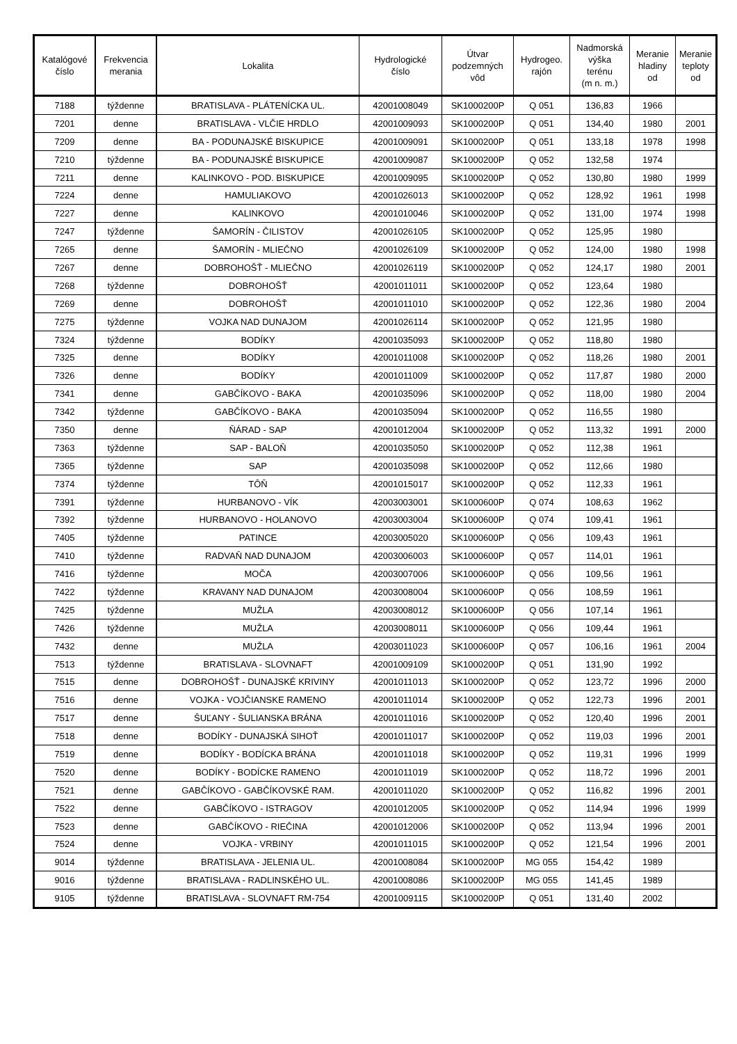| Katalógové číslo | Frekvencia merania | Lokalita | Hydrologické číslo | Útvar podzemných vôd | Hydrogeo. rajón | Nadmorská výška terénu (m n. m.) | Meranie hladiny od | Meranie teploty od |
| --- | --- | --- | --- | --- | --- | --- | --- | --- |
| 7188 | týždenne | BRATISLAVA - PLÁTENÍCKA UL. | 42001008049 | SK1000200P | Q 051 | 136,83 | 1966 | |
| 7201 | denne | BRATISLAVA - VLČIE HRDLO | 42001009093 | SK1000200P | Q 051 | 134,40 | 1980 | 2001 |
| 7209 | denne | BA - PODUNAJSKÉ BISKUPICE | 42001009091 | SK1000200P | Q 051 | 133,18 | 1978 | 1998 |
| 7210 | týždenne | BA - PODUNAJSKÉ BISKUPICE | 42001009087 | SK1000200P | Q 052 | 132,58 | 1974 | |
| 7211 | denne | KALINKOVO - POD. BISKUPICE | 42001009095 | SK1000200P | Q 052 | 130,80 | 1980 | 1999 |
| 7224 | denne | HAMULIAKOVO | 42001026013 | SK1000200P | Q 052 | 128,92 | 1961 | 1998 |
| 7227 | denne | KALINKOVO | 42001010046 | SK1000200P | Q 052 | 131,00 | 1974 | 1998 |
| 7247 | týždenne | ŠAMORÍN - ČILISTOV | 42001026105 | SK1000200P | Q 052 | 125,95 | 1980 | |
| 7265 | denne | ŠAMORÍN - MLIEČNO | 42001026109 | SK1000200P | Q 052 | 124,00 | 1980 | 1998 |
| 7267 | denne | DOBROHOŠŤ - MLIEČNO | 42001026119 | SK1000200P | Q 052 | 124,17 | 1980 | 2001 |
| 7268 | týždenne | DOBROHOŠŤ | 42001011011 | SK1000200P | Q 052 | 123,64 | 1980 | |
| 7269 | denne | DOBROHOŠŤ | 42001011010 | SK1000200P | Q 052 | 122,36 | 1980 | 2004 |
| 7275 | týždenne | VOJKA NAD DUNAJOM | 42001026114 | SK1000200P | Q 052 | 121,95 | 1980 | |
| 7324 | týždenne | BODÍKY | 42001035093 | SK1000200P | Q 052 | 118,80 | 1980 | |
| 7325 | denne | BODÍKY | 42001011008 | SK1000200P | Q 052 | 118,26 | 1980 | 2001 |
| 7326 | denne | BODÍKY | 42001011009 | SK1000200P | Q 052 | 117,87 | 1980 | 2000 |
| 7341 | denne | GABČÍKOVO - BAKA | 42001035096 | SK1000200P | Q 052 | 118,00 | 1980 | 2004 |
| 7342 | týždenne | GABČÍKOVO - BAKA | 42001035094 | SK1000200P | Q 052 | 116,55 | 1980 | |
| 7350 | denne | ŇÁRAD - SAP | 42001012004 | SK1000200P | Q 052 | 113,32 | 1991 | 2000 |
| 7363 | týždenne | SAP - BALOŇ | 42001035050 | SK1000200P | Q 052 | 112,38 | 1961 | |
| 7365 | týždenne | SAP | 42001035098 | SK1000200P | Q 052 | 112,66 | 1980 | |
| 7374 | týždenne | TÔŇ | 42001015017 | SK1000200P | Q 052 | 112,33 | 1961 | |
| 7391 | týždenne | HURBANOVO - VÍK | 42003003001 | SK1000600P | Q 074 | 108,63 | 1962 | |
| 7392 | týždenne | HURBANOVO - HOLANOVO | 42003003004 | SK1000600P | Q 074 | 109,41 | 1961 | |
| 7405 | týždenne | PATINCE | 42003005020 | SK1000600P | Q 056 | 109,43 | 1961 | |
| 7410 | týždenne | RADVAŇ NAD DUNAJOM | 42003006003 | SK1000600P | Q 057 | 114,01 | 1961 | |
| 7416 | týždenne | MOČA | 42003007006 | SK1000600P | Q 056 | 109,56 | 1961 | |
| 7422 | týždenne | KRAVANY NAD DUNAJOM | 42003008004 | SK1000600P | Q 056 | 108,59 | 1961 | |
| 7425 | týždenne | MUŽLA | 42003008012 | SK1000600P | Q 056 | 107,14 | 1961 | |
| 7426 | týždenne | MUŽLA | 42003008011 | SK1000600P | Q 056 | 109,44 | 1961 | |
| 7432 | denne | MUŽLA | 42003011023 | SK1000600P | Q 057 | 106,16 | 1961 | 2004 |
| 7513 | týždenne | BRATISLAVA - SLOVNAFT | 42001009109 | SK1000200P | Q 051 | 131,90 | 1992 | |
| 7515 | denne | DOBROHOŠŤ - DUNAJSKÉ KRIVINY | 42001011013 | SK1000200P | Q 052 | 123,72 | 1996 | 2000 |
| 7516 | denne | VOJKA - VOJČIANSKE RAMENO | 42001011014 | SK1000200P | Q 052 | 122,73 | 1996 | 2001 |
| 7517 | denne | ŠUĽANY - ŠULIANSKA BRÁNA | 42001011016 | SK1000200P | Q 052 | 120,40 | 1996 | 2001 |
| 7518 | denne | BODÍKY - DUNAJSKÁ SIHOŤ | 42001011017 | SK1000200P | Q 052 | 119,03 | 1996 | 2001 |
| 7519 | denne | BODÍKY - BODÍCKA BRÁNA | 42001011018 | SK1000200P | Q 052 | 119,31 | 1996 | 1999 |
| 7520 | denne | BODÍKY - BODÍCKE RAMENO | 42001011019 | SK1000200P | Q 052 | 118,72 | 1996 | 2001 |
| 7521 | denne | GABČÍKOVO - GABČÍKOVSKÉ RAM. | 42001011020 | SK1000200P | Q 052 | 116,82 | 1996 | 2001 |
| 7522 | denne | GABČÍKOVO - ISTRAGOV | 42001012005 | SK1000200P | Q 052 | 114,94 | 1996 | 1999 |
| 7523 | denne | GABČÍKOVO - RIEČINA | 42001012006 | SK1000200P | Q 052 | 113,94 | 1996 | 2001 |
| 7524 | denne | VOJKA - VRBINY | 42001011015 | SK1000200P | Q 052 | 121,54 | 1996 | 2001 |
| 9014 | týždenne | BRATISLAVA - JELENIA UL. | 42001008084 | SK1000200P | MG 055 | 154,42 | 1989 | |
| 9016 | týždenne | BRATISLAVA - RADLINSKÉHO UL. | 42001008086 | SK1000200P | MG 055 | 141,45 | 1989 | |
| 9105 | týždenne | BRATISLAVA - SLOVNAFT RM-754 | 42001009115 | SK1000200P | Q 051 | 131,40 | 2002 | |